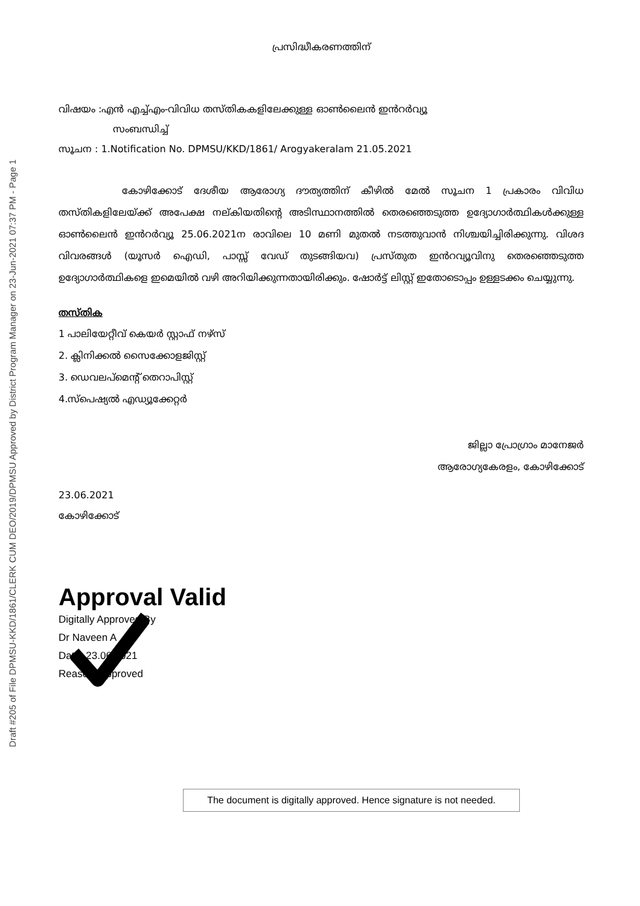Draft #205 of File DPMSU-KKD/1861/CLERK CUM DEO/2019/DPMSU Approved by District Program Manager on 23-Jun-2021 07:37 PM - Page 1
പ്രസിദ്ധീകരണത്തിന്
വിഷയം :എൻ എച്ച്എം-വിവിധ തസ്തികകളിലേക്കുള്ള ഓൺലൈൻ ഇൻറർവ്യൂ
സംബന്ധിച്ച്
സൂചന : 1.Notification No. DPMSU/KKD/1861/ Arogyakeralam 21.05.2021
കോഴിക്കോട് ദേശീയ ആരോഗ്യ ദൗത്യത്തിന് കീഴിൽ മേൽ സൂചന 1 പ്രകാരം വിവിധ തസ്തികളിലേയ്ക്ക് അപേക്ഷ നല്കിയതിന്റെ അടിസ്ഥാനത്തിൽ തെരഞ്ഞെടുത്ത ഉദ്യോഗാർത്ഥികൾക്കുള്ള ഓൺലൈൻ ഇൻറർവ്യൂ 25.06.2021ന രാവിലെ 10 മണി മുതൽ നടത്തുവാൻ നിശ്ചയിച്ചിരിക്കുന്നു. വിശദ വിവരങ്ങൾ (യൂസർ ഐഡി, പാസ്സ് വേഡ് തുടങ്ങിയവ) പ്രസ്തുത ഇൻറവ്യൂവിനു തെരഞ്ഞെടുത്ത ഉദ്യോഗാർത്ഥികളെ ഇമെയിൽ വഴി അറിയിക്കുന്നതായിരിക്കും. ഷോർട്ട് ലിസ്റ്റ് ഇതോടൊപ്പം ഉള്ളടക്കം ചെയ്യുന്നു.
തസ്തിക
1 പാലിയേറ്റീവ് കെയർ സ്റ്റാഫ് നഴ്സ്
2. ക്ലിനിക്കൽ സൈക്കോളജിസ്റ്റ്
3. ഡെവലപ്മെന്റ് തെറാപിസ്റ്റ്
4.സ്പെഷ്യൽ എഡ്യൂക്കേറ്റർ
ജില്ലാ പ്രോഗ്രാം മാനേജർ
ആരോഗ്യകേരളം, കോഴിക്കോട്
23.06.2021
കോഴിക്കോട്
Approval Valid
Digitally Approved By
Dr Naveen A
Date: 23.06.2021
Reason: Approved
The document is digitally approved. Hence signature is not needed.